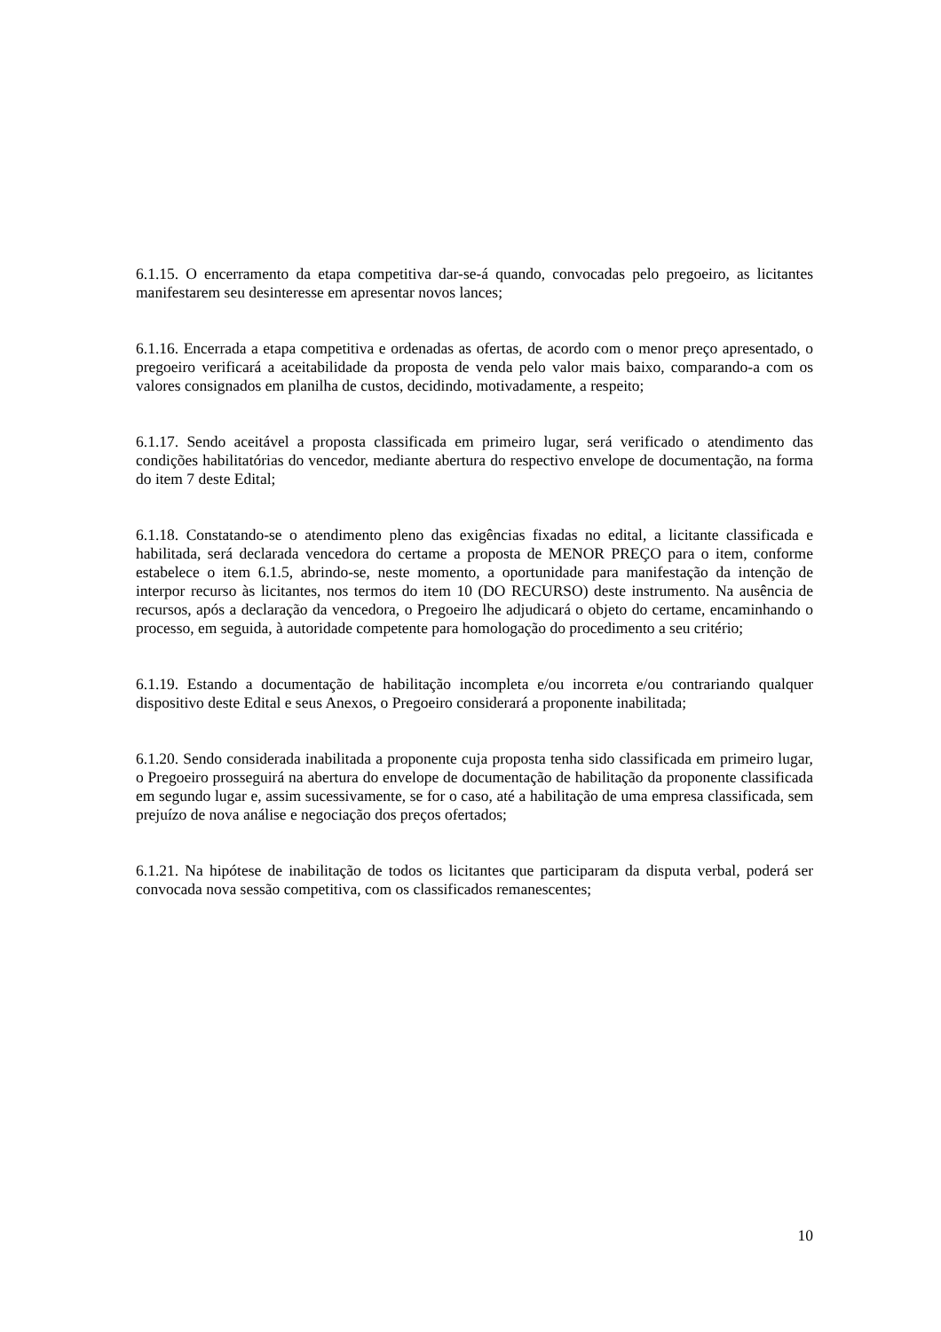6.1.15. O encerramento da etapa competitiva dar-se-á quando, convocadas pelo pregoeiro, as licitantes manifestarem seu desinteresse em apresentar novos lances;
6.1.16. Encerrada a etapa competitiva e ordenadas as ofertas, de acordo com o menor preço apresentado, o pregoeiro verificará a aceitabilidade da proposta de venda pelo valor mais baixo, comparando-a com os valores consignados em planilha de custos, decidindo, motivadamente, a respeito;
6.1.17. Sendo aceitável a proposta classificada em primeiro lugar, será verificado o atendimento das condições habilitatórias do vencedor, mediante abertura do respectivo envelope de documentação, na forma do item 7 deste Edital;
6.1.18. Constatando-se o atendimento pleno das exigências fixadas no edital, a licitante classificada e habilitada, será declarada vencedora do certame a proposta de MENOR PREÇO para o item, conforme estabelece o item 6.1.5, abrindo-se, neste momento, a oportunidade para manifestação da intenção de interpor recurso às licitantes, nos termos do item 10 (DO RECURSO) deste instrumento. Na ausência de recursos, após a declaração da vencedora, o Pregoeiro lhe adjudicará o objeto do certame, encaminhando o processo, em seguida, à autoridade competente para homologação do procedimento a seu critério;
6.1.19. Estando a documentação de habilitação incompleta e/ou incorreta e/ou contrariando qualquer dispositivo deste Edital e seus Anexos, o Pregoeiro considerará a proponente inabilitada;
6.1.20. Sendo considerada inabilitada a proponente cuja proposta tenha sido classificada em primeiro lugar, o Pregoeiro prosseguirá na abertura do envelope de documentação de habilitação da proponente classificada em segundo lugar e, assim sucessivamente, se for o caso, até a habilitação de uma empresa classificada, sem prejuízo de nova análise e negociação dos preços ofertados;
6.1.21. Na hipótese de inabilitação de todos os licitantes que participaram da disputa verbal, poderá ser convocada nova sessão competitiva, com os classificados remanescentes;
10